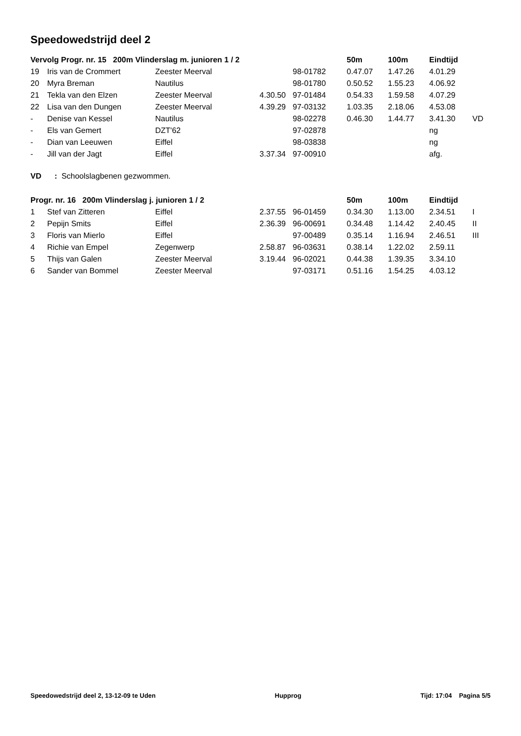Speedowedstrijd deel 2
| Vervolg Progr. nr. 15 200m Vlinderslag m. junioren 1 / 2 | | | | | 50m | 100m | Eindtijd | |
| --- | --- | --- | --- | --- | --- | --- | --- | --- |
| 19 | Iris van de Crommert | Zeester Meerval | | 98-01782 | 0.47.07 | 1.47.26 | 4.01.29 | |
| 20 | Myra Breman | Nautilus | | 98-01780 | 0.50.52 | 1.55.23 | 4.06.92 | |
| 21 | Tekla van den Elzen | Zeester Meerval | 4.30.50 | 97-01484 | 0.54.33 | 1.59.58 | 4.07.29 | |
| 22 | Lisa van den Dungen | Zeester Meerval | 4.39.29 | 97-03132 | 1.03.35 | 2.18.06 | 4.53.08 | |
| - | Denise van Kessel | Nautilus | | 98-02278 | 0.46.30 | 1.44.77 | 3.41.30 | VD |
| - | Els van Gemert | DZT'62 | | 97-02878 | | | ng | |
| - | Dian van Leeuwen | Eiffel | | 98-03838 | | | ng | |
| - | Jill van der Jagt | Eiffel | 3.37.34 | 97-00910 | | | afg. | |
VD : Schoolslagbenen gezwommen.
| Progr. nr. 16 200m Vlinderslag j. junioren 1 / 2 | | | | | 50m | 100m | Eindtijd | |
| --- | --- | --- | --- | --- | --- | --- | --- | --- |
| 1 | Stef van Zitteren | Eiffel | 2.37.55 | 96-01459 | 0.34.30 | 1.13.00 | 2.34.51 | I |
| 2 | Pepijn Smits | Eiffel | 2.36.39 | 96-00691 | 0.34.48 | 1.14.42 | 2.40.45 | II |
| 3 | Floris van Mierlo | Eiffel | | 97-00489 | 0.35.14 | 1.16.94 | 2.46.51 | III |
| 4 | Richie van Empel | Zegenwerp | 2.58.87 | 96-03631 | 0.38.14 | 1.22.02 | 2.59.11 | |
| 5 | Thijs van Galen | Zeester Meerval | 3.19.44 | 96-02021 | 0.44.38 | 1.39.35 | 3.34.10 | |
| 6 | Sander van Bommel | Zeester Meerval | | 97-03171 | 0.51.16 | 1.54.25 | 4.03.12 | |
Speedowedstrijd deel 2, 13-12-09 te Uden Hupprog Tijd: 17:04 Pagina 5/5